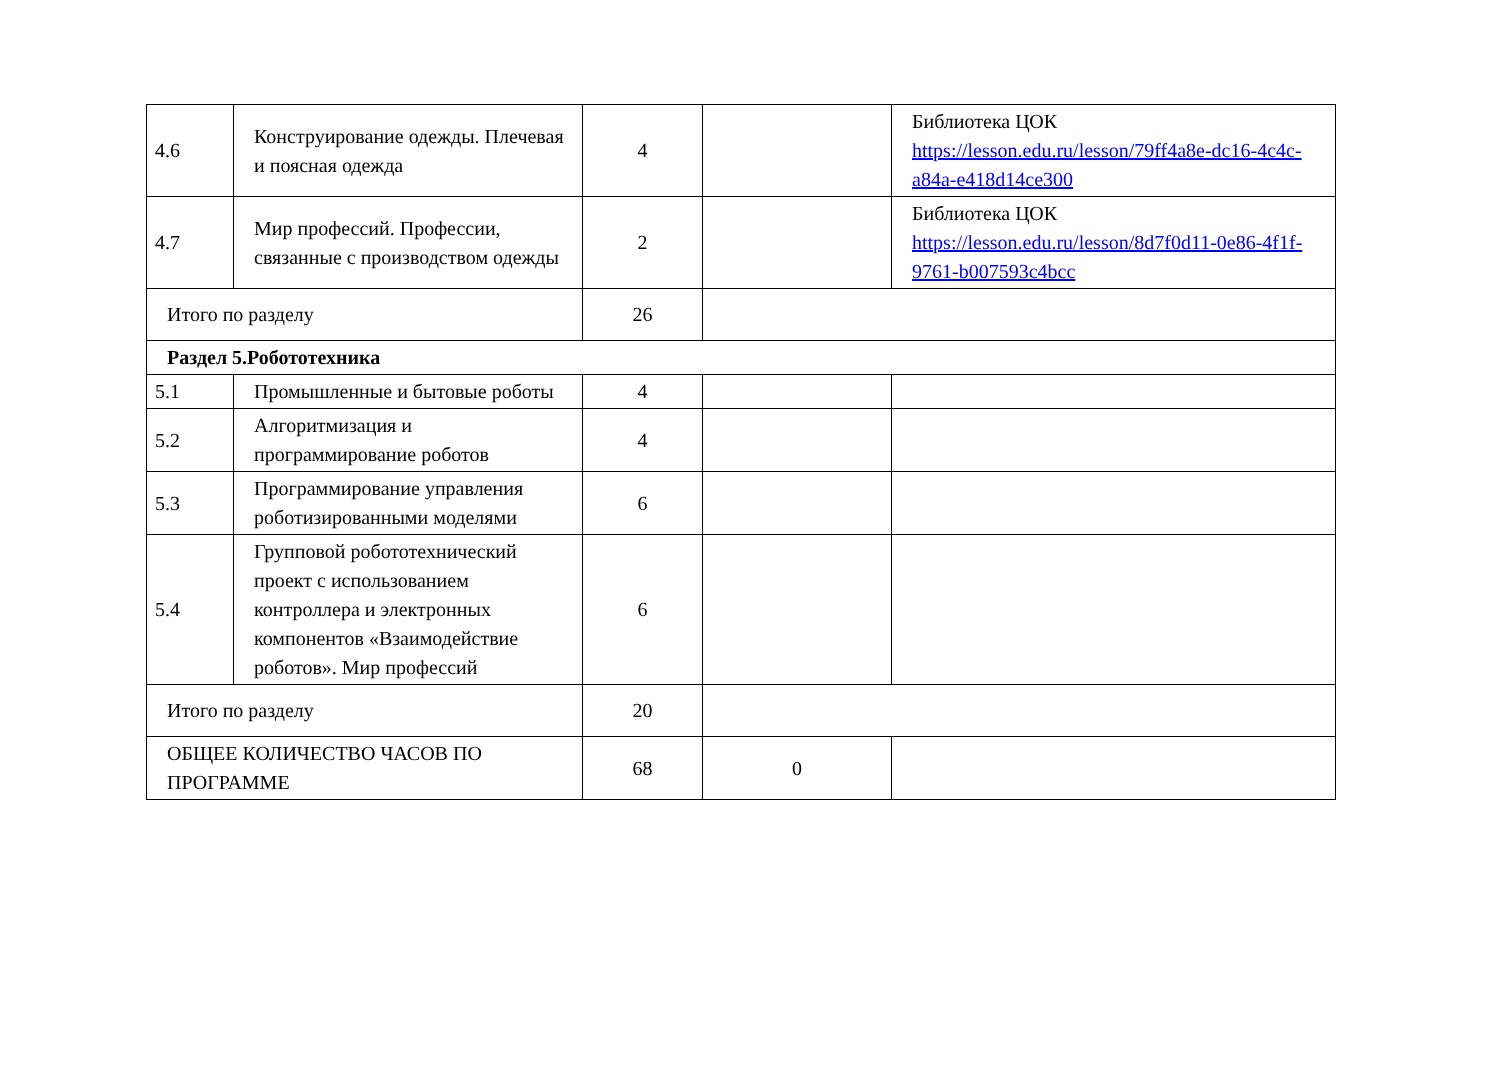| 4.6 | Конструирование одежды. Плечевая и поясная одежда | 4 | | Библиотека ЦОК https://lesson.edu.ru/lesson/79ff4a8e-dc16-4c4c-a84a-e418d14ce300 |
| 4.7 | Мир профессий. Профессии, связанные с производством одежды | 2 | | Библиотека ЦОК https://lesson.edu.ru/lesson/8d7f0d11-0e86-4f1f-9761-b007593c4bcc |
| Итого по разделу | | 26 | | |
| Раздел 5.Робототехника | | | | |
| 5.1 | Промышленные и бытовые роботы | 4 | | |
| 5.2 | Алгоритмизация и программирование роботов | 4 | | |
| 5.3 | Программирование управления роботизированными моделями | 6 | | |
| 5.4 | Групповой робототехнический проект с использованием контроллера и электронных компонентов «Взаимодействие роботов». Мир профессий | 6 | | |
| Итого по разделу | | 20 | | |
| ОБЩЕЕ КОЛИЧЕСТВО ЧАСОВ ПО ПРОГРАММЕ | | 68 | 0 | |